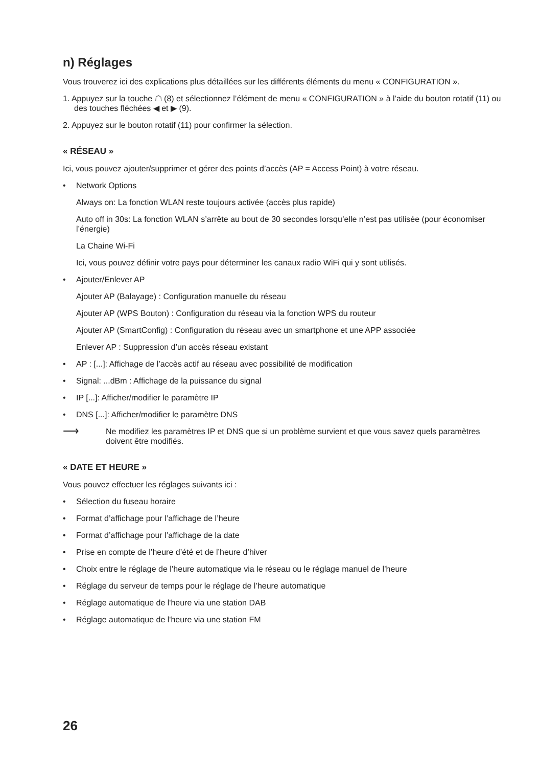n) Réglages
Vous trouverez ici des explications plus détaillées sur les différents éléments du menu « CONFIGURATION ».
1. Appuyez sur la touche ☖ (8) et sélectionnez l’élément de menu « CONFIGURATION » à l’aide du bouton rotatif (11) ou des touches fléchées ◀ et ▶ (9).
2. Appuyez sur le bouton rotatif (11) pour confirmer la sélection.
« RÉSEAU »
Ici, vous pouvez ajouter/supprimer et gérer des points d’accès (AP = Access Point) à votre réseau.
• Network Options
Always on: La fonction WLAN reste toujours activée (accès plus rapide)
Auto off in 30s: La fonction WLAN s’arrête au bout de 30 secondes lorsqu’elle n’est pas utilisée (pour économiser l’énergie)
La Chaine Wi-Fi
Ici, vous pouvez définir votre pays pour déterminer les canaux radio WiFi qui y sont utilisés.
• Ajouter/Enlever AP
Ajouter AP (Balayage) : Configuration manuelle du réseau
Ajouter AP (WPS Bouton) : Configuration du réseau via la fonction WPS du routeur
Ajouter AP (SmartConfig) : Configuration du réseau avec un smartphone et une APP associée
Enlever AP : Suppression d’un accès réseau existant
• AP : [...]: Affichage de l’accès actif au réseau avec possibilité de modification
• Signal: ...dBm : Affichage de la puissance du signal
• IP [...]: Afficher/modifier le paramètre IP
• DNS [...]: Afficher/modifier le paramètre DNS
⟶
Ne modifiez les paramètres IP et DNS que si un problème survient et que vous savez quels paramètres doivent être modifiés.
« DATE ET HEURE »
Vous pouvez effectuer les réglages suivants ici :
• Sélection du fuseau horaire
• Format d’affichage pour l’affichage de l’heure
• Format d’affichage pour l’affichage de la date
• Prise en compte de l’heure d’été et de l’heure d’hiver
• Choix entre le réglage de l’heure automatique via le réseau ou le réglage manuel de l’heure
• Réglage du serveur de temps pour le réglage de l’heure automatique
• Réglage automatique de l'heure via une station DAB
• Réglage automatique de l'heure via une station FM
26